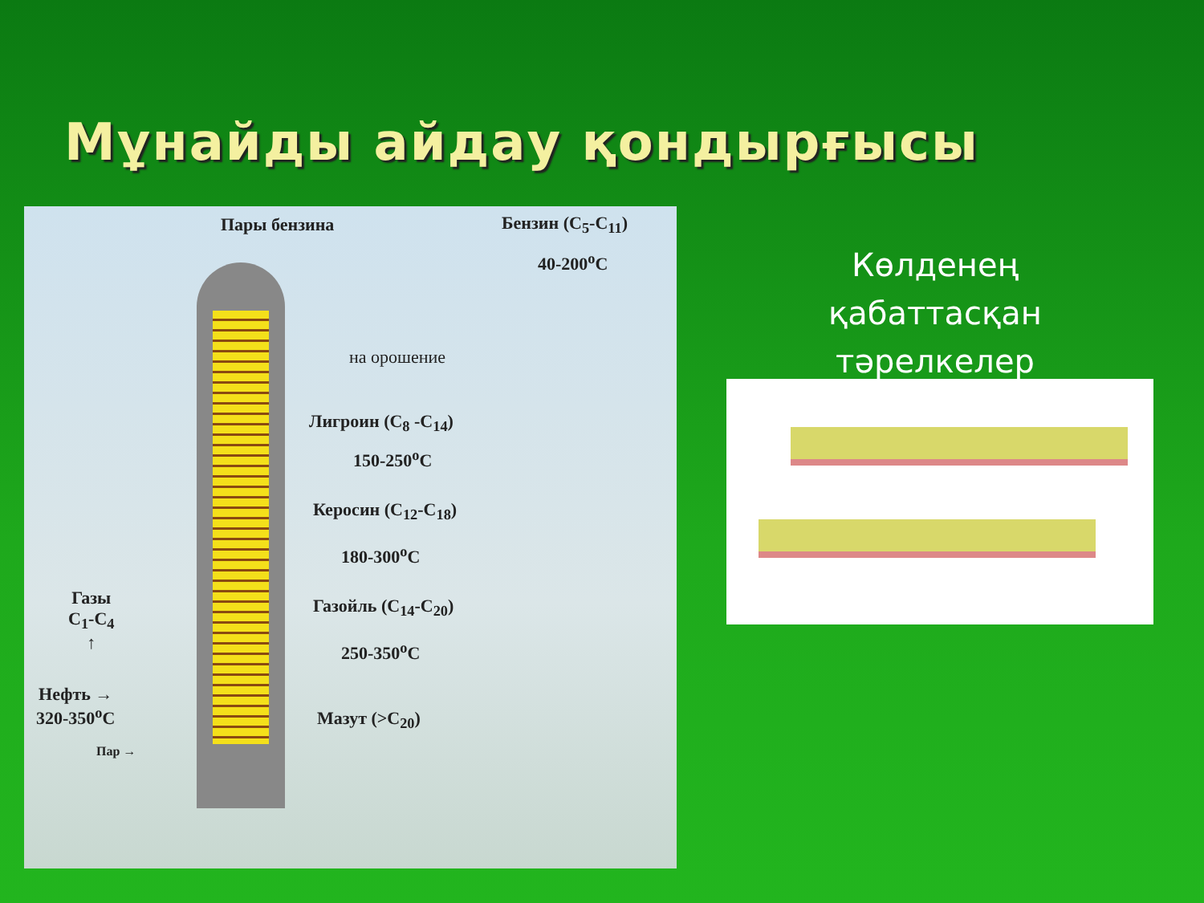Мұнайды айдау қондырғысы
Пары бензина Бензин (C<sub>5</sub>-C<sub>11</sub>)
40-200<sup>o</sup>C
на орошение
Лигроин (C<sub>8</sub> -C<sub>14</sub>)
150-250<sup>o</sup>C
Керосин (C<sub>12</sub>-C<sub>18</sub>)
180-300<sup>o</sup>C
Газойль (C<sub>14</sub>-C<sub>20</sub>)
250-350<sup>o</sup>C
Мазут (>C<sub>20</sub>)
Газы
C<sub>1</sub>-C<sub>4</sub>
↑
Нефть →
320-350<sup>o</sup>C
Пар →
Көлденең қабаттасқан тәрелкелер